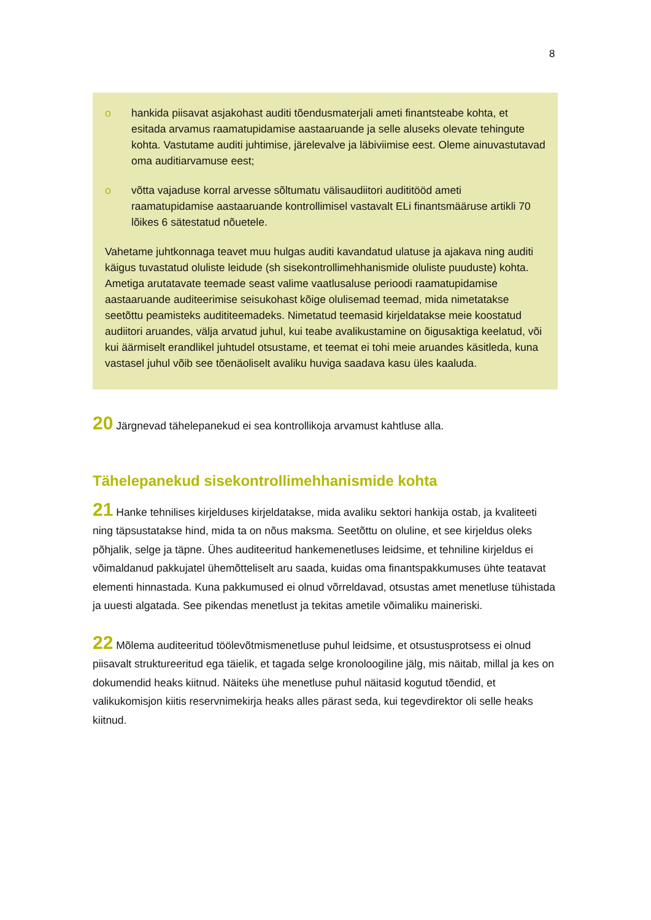8
o hankida piisavat asjakohast auditi tõendusmaterjali ameti finantsteabe kohta, et esitada arvamus raamatupidamise aastaaruande ja selle aluseks olevate tehingute kohta. Vastutame auditi juhtimise, järelevalve ja läbiviimise eest. Oleme ainuvastutavad oma auditiarvamuse eest;
o võtta vajaduse korral arvesse sõltumatu välisaudiitori audititööd ameti raamatupidamise aastaaruande kontrollimisel vastavalt ELi finantsmääruse artikli 70 lõikes 6 sätestatud nõuetele.
Vahetame juhtkonnaga teavet muu hulgas auditi kavandatud ulatuse ja ajakava ning auditi käigus tuvastatud oluliste leidude (sh sisekontrollimehhanismide oluliste puuduste) kohta. Ametiga arutatavate teemade seast valime vaatlusaluse perioodi raamatupidamise aastaaruande auditeerimise seisukohast kõige olulisemad teemad, mida nimetatakse seetõttu peamisteks audititeemadeks. Nimetatud teemasid kirjeldatakse meie koostatud audiitori aruandes, välja arvatud juhul, kui teabe avalikustamine on õigusaktiga keelatud, või kui äärmiselt erandlikel juhtudel otsustame, et teemat ei tohi meie aruandes käsitleda, kuna vastasel juhul võib see tõenäoliselt avaliku huviga saadava kasu üles kaaluda.
20 Järgnevad tähelepanekud ei sea kontrollikoja arvamust kahtluse alla.
Tähelepanekud sisekontrollimehhanismide kohta
21 Hanke tehnilises kirjelduses kirjeldatakse, mida avaliku sektori hankija ostab, ja kvaliteeti ning täpsustatakse hind, mida ta on nõus maksma. Seetõttu on oluline, et see kirjeldus oleks põhjalik, selge ja täpne. Ühes auditeeritud hankemenetluses leidsime, et tehniline kirjeldus ei võimaldanud pakkujatel ühemõtteliselt aru saada, kuidas oma finantspakkumuses ühte teatavat elementi hinnastada. Kuna pakkumused ei olnud võrreldavad, otsustas amet menetluse tühistada ja uuesti algatada. See pikendas menetlust ja tekitas ametile võimaliku maineriski.
22 Mõlema auditeeritud töölevõtmismenetluse puhul leidsime, et otsustusprotsess ei olnud piisavalt struktureeritud ega täielik, et tagada selge kronoloogiline jälg, mis näitab, millal ja kes on dokumendid heaks kiitnud. Näiteks ühe menetluse puhul näitasid kogutud tõendid, et valikukomisjon kiitis reservnimekirja heaks alles pärast seda, kui tegevdirektor oli selle heaks kiitnud.